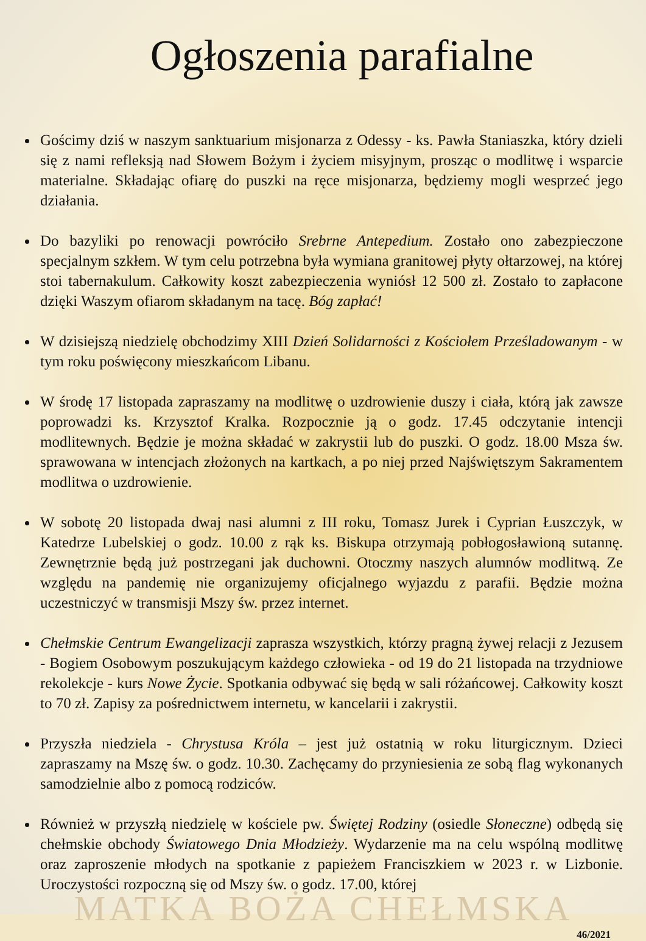Ogłoszenia parafialne
Gościmy dziś w naszym sanktuarium misjonarza z Odessy - ks. Pawła Staniaszka, który dzieli się z nami refleksją nad Słowem Bożym i życiem misyjnym, prosząc o modlitwę i wsparcie materialne. Składając ofiarę do puszki na ręce misjonarza, będziemy mogli wesprzeć jego działania.
Do bazyliki po renowacji powróciło Srebrne Antepedium. Zostało ono zabezpieczone specjalnym szkłem. W tym celu potrzebna była wymiana granitowej płyty ołtarzowej, na której stoi tabernakulum. Całkowity koszt zabezpieczenia wyniósł 12 500 zł. Zostało to zapłacone dzięki Waszym ofiarom składanym na tacę. Bóg zapłać!
W dzisiejszą niedzielę obchodzimy XIII Dzień Solidarności z Kościołem Prześladowanym - w tym roku poświęcony mieszkańcom Libanu.
W środę 17 listopada zapraszamy na modlitwę o uzdrowienie duszy i ciała, którą jak zawsze poprowadzi ks. Krzysztof Kralka. Rozpocznie ją o godz. 17.45 odczytanie intencji modlitewnych. Będzie je można składać w zakrystii lub do puszki. O godz. 18.00 Msza św. sprawowana w intencjach złożonych na kartkach, a po niej przed Najświętszym Sakramentem modlitwa o uzdrowienie.
W sobotę 20 listopada dwaj nasi alumni z III roku, Tomasz Jurek i Cyprian Łuszczyk, w Katedrze Lubelskiej o godz. 10.00 z rąk ks. Biskupa otrzymają pobłogosławioną sutannę. Zewnętrznie będą już postrzegani jak duchowni. Otoczmy naszych alumnów modlitwą. Ze względu na pandemię nie organizujemy oficjalnego wyjazdu z parafii. Będzie można uczestniczyć w transmisji Mszy św. przez internet.
Chełmskie Centrum Ewangelizacji zaprasza wszystkich, którzy pragną żywej relacji z Jezusem - Bogiem Osobowym poszukującym każdego człowieka - od 19 do 21 listopada na trzydniowe rekolekcje - kurs Nowe Życie. Spotkania odbywać się będą w sali różańcowej. Całkowity koszt to 70 zł. Zapisy za pośrednictwem internetu, w kancelarii i zakrystii.
Przyszła niedziela - Chrystusa Króla – jest już ostatnią w roku liturgicznym. Dzieci zapraszamy na Mszę św. o godz. 10.30. Zachęcamy do przyniesienia ze sobą flag wykonanych samodzielnie albo z pomocą rodziców.
Również w przyszłą niedzielę w kościele pw. Świętej Rodziny (osiedle Słoneczne) odbędą się chełmskie obchody Światowego Dnia Młodzieży. Wydarzenie ma na celu wspólną modlitwę oraz zaproszenie młodych na spotkanie z papieżem Franciszkiem w 2023 r. w Lizbonie. Uroczystości rozpoczną się od Mszy św. o godz. 17.00, której
MATKA BOŻA CHEŁMSKA
46/2021